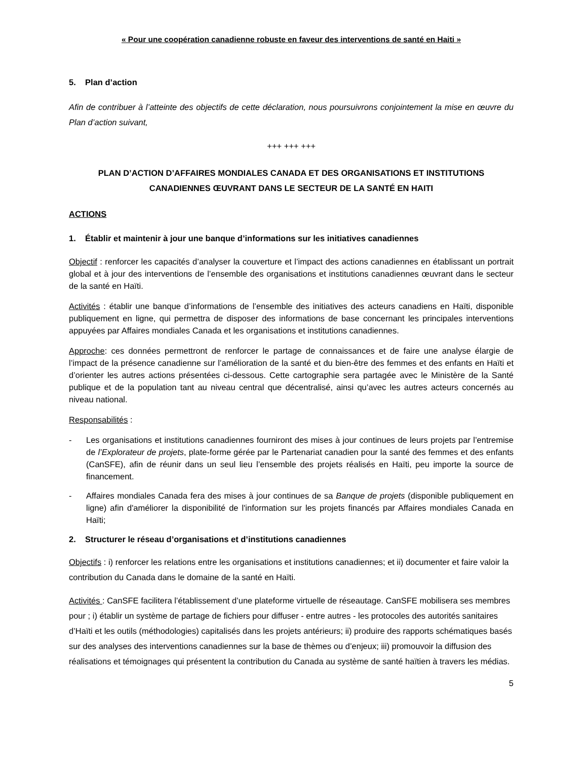« Pour une coopération canadienne robuste en faveur des interventions de santé en Haiti »
5. Plan d’action
Afin de contribuer à l’atteinte des objectifs de cette déclaration, nous poursuivrons conjointement la mise en œuvre du Plan d’action suivant,
+++ +++ +++
PLAN D’ACTION D’AFFAIRES MONDIALES CANADA ET DES ORGANISATIONS ET INSTITUTIONS CANADIENNES ŒUVRANT DANS LE SECTEUR DE LA SANTÉ EN HAITI
ACTIONS
1. Établir et maintenir à jour une banque d’informations sur les initiatives canadiennes
Objectif : renforcer les capacités d’analyser la couverture et l’impact des actions canadiennes en établissant un portrait global et à jour des interventions de l’ensemble des organisations et institutions canadiennes œuvrant dans le secteur de la santé en Haïti.
Activités : établir une banque d’informations de l’ensemble des initiatives des acteurs canadiens en Haïti, disponible publiquement en ligne, qui permettra de disposer des informations de base concernant les principales interventions appuyées par Affaires mondiales Canada et les organisations et institutions canadiennes.
Approche: ces données permettront de renforcer le partage de connaissances et de faire une analyse élargie de l’impact de la présence canadienne sur l’amélioration de la santé et du bien-être des femmes et des enfants en Haïti et d’orienter les autres actions présentées ci-dessous. Cette cartographie sera partagée avec le Ministère de la Santé publique et de la population tant au niveau central que décentralisé, ainsi qu’avec les autres acteurs concernés au niveau national.
Responsabilités :
- Les organisations et institutions canadiennes fourniront des mises à jour continues de leurs projets par l’entremise de l’Explorateur de projets, plate-forme gérée par le Partenariat canadien pour la santé des femmes et des enfants (CanSFE), afin de réunir dans un seul lieu l’ensemble des projets réalisés en Haïti, peu importe la source de financement.
- Affaires mondiales Canada fera des mises à jour continues de sa Banque de projets (disponible publiquement en ligne) afin d'améliorer la disponibilité de l'information sur les projets financés par Affaires mondiales Canada en Haïti;
2. Structurer le réseau d’organisations et d’institutions canadiennes
Objectifs : i) renforcer les relations entre les organisations et institutions canadiennes; et ii) documenter et faire valoir la contribution du Canada dans le domaine de la santé en Haïti.
Activités : CanSFE facilitera l’établissement d’une plateforme virtuelle de réseautage. CanSFE mobilisera ses membres pour ; i) établir un système de partage de fichiers pour diffuser - entre autres - les protocoles des autorités sanitaires d’Haïti et les outils (méthodologies) capitalisés dans les projets antérieurs; ii) produire des rapports schématiques basés sur des analyses des interventions canadiennes sur la base de thèmes ou d’enjeux; iii) promouvoir la diffusion des réalisations et témoignages qui présentent la contribution du Canada au système de santé haïtien à travers les médias.
5